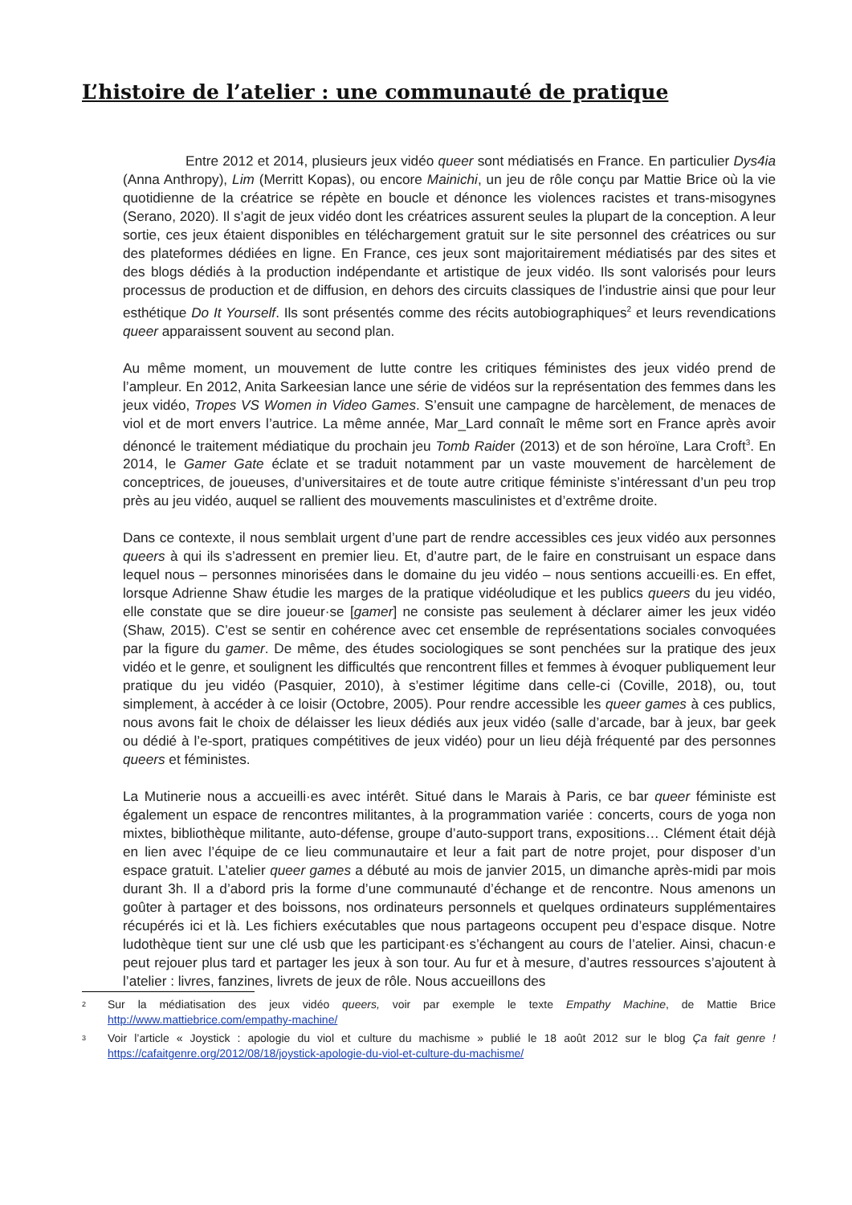L’histoire de l’atelier : une communauté de pratique
Entre 2012 et 2014, plusieurs jeux vidéo queer sont médiatisés en France. En particulier Dys4ia (Anna Anthropy), Lim (Merritt Kopas), ou encore Mainichi, un jeu de rôle conçu par Mattie Brice où la vie quotidienne de la créatrice se répète en boucle et dénonce les violences racistes et trans-misogynes (Serano, 2020). Il s’agit de jeux vidéo dont les créatrices assurent seules la plupart de la conception. A leur sortie, ces jeux étaient disponibles en téléchargement gratuit sur le site personnel des créatrices ou sur des plateformes dédiées en ligne. En France, ces jeux sont majoritairement médiatisés par des sites et des blogs dédiés à la production indépendante et artistique de jeux vidéo. Ils sont valorisés pour leurs processus de production et de diffusion, en dehors des circuits classiques de l’industrie ainsi que pour leur esthétique Do It Yourself. Ils sont présentés comme des récits autobiographiques<sup>2</sup> et leurs revendications queer apparaissent souvent au second plan.
Au même moment, un mouvement de lutte contre les critiques féministes des jeux vidéo prend de l’ampleur. En 2012, Anita Sarkeesian lance une série de vidéos sur la représentation des femmes dans les jeux vidéo, Tropes VS Women in Video Games. S’ensuit une campagne de harcèlement, de menaces de viol et de mort envers l’autrice. La même année, Mar_Lard connaît le même sort en France après avoir dénoncé le traitement médiatique du prochain jeu Tomb Raider (2013) et de son héroïne, Lara Croft<sup>3</sup>. En 2014, le Gamer Gate éclate et se traduit notamment par un vaste mouvement de harcèlement de conceptrices, de joueuses, d’universitaires et de toute autre critique féministe s’intéressant d’un peu trop près au jeu vidéo, auquel se rallient des mouvements masculinistes et d’extrême droite.
Dans ce contexte, il nous semblait urgent d’une part de rendre accessibles ces jeux vidéo aux personnes queers à qui ils s’adressent en premier lieu. Et, d’autre part, de le faire en construisant un espace dans lequel nous – personnes minorisées dans le domaine du jeu vidéo – nous sentions accueilli·es. En effet, lorsque Adrienne Shaw étudie les marges de la pratique vidéoludique et les publics queers du jeu vidéo, elle constate que se dire joueur·se [gamer] ne consiste pas seulement à déclarer aimer les jeux vidéo (Shaw, 2015). C’est se sentir en cohérence avec cet ensemble de représentations sociales convoquées par la figure du gamer. De même, des études sociologiques se sont penchées sur la pratique des jeux vidéo et le genre, et soulignent les difficultés que rencontrent filles et femmes à évoquer publiquement leur pratique du jeu vidéo (Pasquier, 2010), à s’estimer légitime dans celle-ci (Coville, 2018), ou, tout simplement, à accéder à ce loisir (Octobre, 2005). Pour rendre accessible les queer games à ces publics, nous avons fait le choix de délaisser les lieux dédiés aux jeux vidéo (salle d’arcade, bar à jeux, bar geek ou dédié à l’e-sport, pratiques compétitives de jeux vidéo) pour un lieu déjà fréquenté par des personnes queers et féministes.
La Mutinerie nous a accueilli·es avec intérêt. Situé dans le Marais à Paris, ce bar queer féministe est également un espace de rencontres militantes, à la programmation variée : concerts, cours de yoga non mixtes, bibliothèque militante, auto-défense, groupe d’auto-support trans, expositions… Clément était déjà en lien avec l’équipe de ce lieu communautaire et leur a fait part de notre projet, pour disposer d’un espace gratuit. L’atelier queer games a débuté au mois de janvier 2015, un dimanche après-midi par mois durant 3h. Il a d’abord pris la forme d’une communauté d’échange et de rencontre. Nous amenons un goûter à partager et des boissons, nos ordinateurs personnels et quelques ordinateurs supplémentaires récupérés ici et là. Les fichiers exécutables que nous partageons occupent peu d’espace disque. Notre ludothèque tient sur une clé usb que les participant·es s’échangent au cours de l’atelier. Ainsi, chacun·e peut rejouer plus tard et partager les jeux à son tour. Au fur et à mesure, d’autres ressources s’ajoutent à l’atelier : livres, fanzines, livrets de jeux de rôle. Nous accueillons des
2 Sur la médiatisation des jeux vidéo queers, voir par exemple le texte Empathy Machine, de Mattie Brice http://www.mattiebrice.com/empathy-machine/
3 Voir l’article « Joystick : apologie du viol et culture du machisme » publié le 18 août 2012 sur le blog Ça fait genre ! https://cafaitgenre.org/2012/08/18/joystick-apologie-du-viol-et-culture-du-machisme/